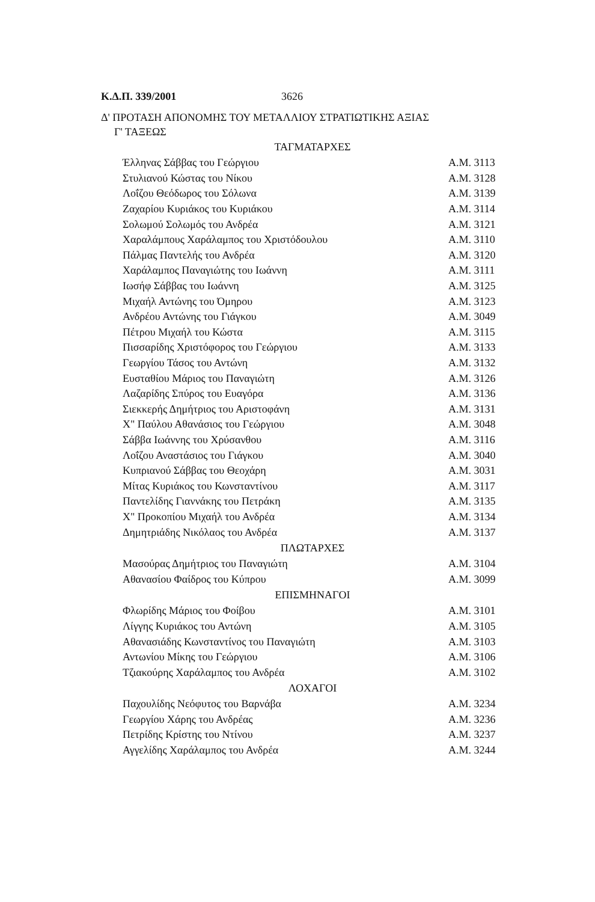Κ.Δ.Π. 339/2001 3626
Δ' ΠΡΟΤΑΣΗ ΑΠΟΝΟΜΗΣ ΤΟΥ ΜΕΤΑΛΛΙΟΥ ΣΤΡΑΤΙΩΤΙΚΗΣ ΑΞΙΑΣ
Γ' ΤΑΞΕΩΣ
| ΤΑΓΜΑΤΑΡΧΕΣ | |
| --- | --- |
| Έλληνας Σάββας του Γεώργιου | Α.Μ. 3113 |
| Στυλιανού Κώστας του Νίκου | Α.Μ. 3128 |
| Λοΐζου Θεόδωρος του Σόλωνα | Α.Μ. 3139 |
| Ζαχαρίου Κυριάκος του Κυριάκου | Α.Μ. 3114 |
| Σολωμού Σολωμός του Ανδρέα | Α.Μ. 3121 |
| Χαραλάμπους Χαράλαμπος του Χριστόδουλου | Α.Μ. 3110 |
| Πάλμας Παντελής του Ανδρέα | Α.Μ. 3120 |
| Χαράλαμπος Παναγιώτης του Ιωάννη | Α.Μ. 3111 |
| Ιωσήφ Σάββας του Ιωάννη | Α.Μ. 3125 |
| Μιχαήλ Αντώνης του Όμηρου | Α.Μ. 3123 |
| Ανδρέου Αντώνης του Γιάγκου | Α.Μ. 3049 |
| Πέτρου Μιχαήλ του Κώστα | Α.Μ. 3115 |
| Πισσαρίδης Χριστόφορος του Γεώργιου | Α.Μ. 3133 |
| Γεωργίου Τάσος του Αντώνη | Α.Μ. 3132 |
| Ευσταθίου Μάριος του Παναγιώτη | Α.Μ. 3126 |
| Λαζαρίδης Σπύρος του Ευαγόρα | Α.Μ. 3136 |
| Σιεκκερής Δημήτριος του Αριστοφάνη | Α.Μ. 3131 |
| Χ" Παύλου Αθανάσιος του Γεώργιου | Α.Μ. 3048 |
| Σάββα Ιωάννης του Χρύσανθου | Α.Μ. 3116 |
| Λοΐζου Αναστάσιος του Γιάγκου | Α.Μ. 3040 |
| Κυπριανού Σάββας του Θεοχάρη | Α.Μ. 3031 |
| Μίτας Κυριάκος του Κωνσταντίνου | Α.Μ. 3117 |
| Παντελίδης Γιαννάκης του Πετράκη | Α.Μ. 3135 |
| Χ" Προκοπίου Μιχαήλ του Ανδρέα | Α.Μ. 3134 |
| Δημητριάδης Νικόλαος του Ανδρέα | Α.Μ. 3137 |
| ΠΛΩΤΑΡΧΕΣ | |
| Μασούρας Δημήτριος του Παναγιώτη | Α.Μ. 3104 |
| Αθανασίου Φαίδρος του Κύπρου | Α.Μ. 3099 |
| ΕΠΙΣΜΗΝΑΓΟΙ | |
| Φλωρίδης Μάριος του Φοίβου | Α.Μ. 3101 |
| Λίγγης Κυριάκος του Αντώνη | Α.Μ. 3105 |
| Αθανασιάδης Κωνσταντίνος του Παναγιώτη | Α.Μ. 3103 |
| Αντωνίου Μίκης του Γεώργιου | Α.Μ. 3106 |
| Τζιακούρης Χαράλαμπος του Ανδρέα | Α.Μ. 3102 |
| ΛΟΧΑΓΟΙ | |
| Παχουλίδης Νεόφυτος του Βαρνάβα | Α.Μ. 3234 |
| Γεωργίου Χάρης του Ανδρέας | Α.Μ. 3236 |
| Πετρίδης Κρίστης του Ντίνου | Α.Μ. 3237 |
| Αγγελίδης Χαράλαμπος του Ανδρέα | Α.Μ. 3244 |